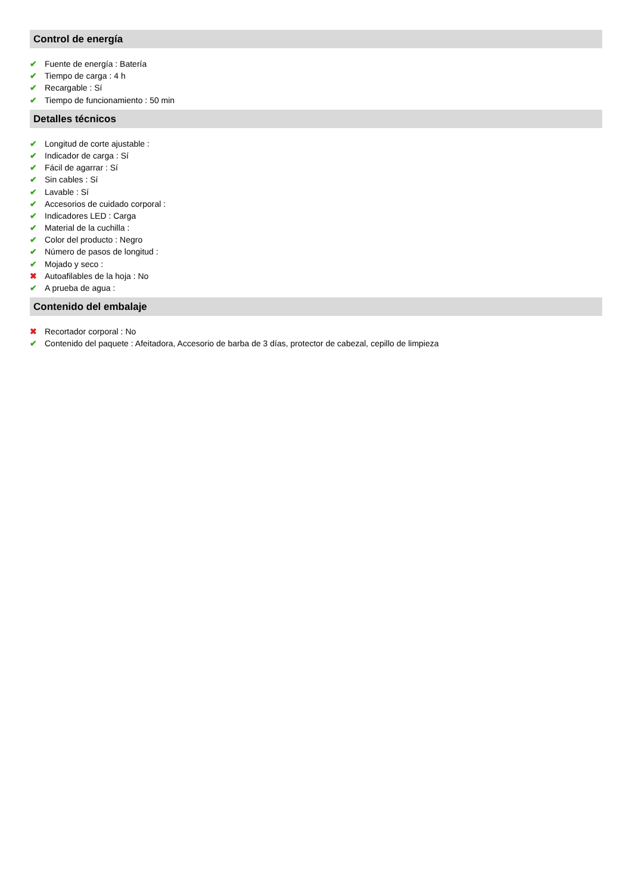Control de energía
✔ Fuente de energía : Batería
✔ Tiempo de carga : 4 h
✔ Recargable : Sí
✔ Tiempo de funcionamiento : 50 min
Detalles técnicos
✔ Longitud de corte ajustable :
✔ Indicador de carga : Sí
✔ Fácil de agarrar : Sí
✔ Sin cables : Sí
✔ Lavable : Sí
✔ Accesorios de cuidado corporal :
✔ Indicadores LED : Carga
✔ Material de la cuchilla :
✔ Color del producto : Negro
✔ Número de pasos de longitud :
✔ Mojado y seco :
✖ Autoafilables de la hoja : No
✔ A prueba de agua :
Contenido del embalaje
✖ Recortador corporal : No
✔ Contenido del paquete : Afeitadora, Accesorio de barba de 3 días, protector de cabezal, cepillo de limpieza